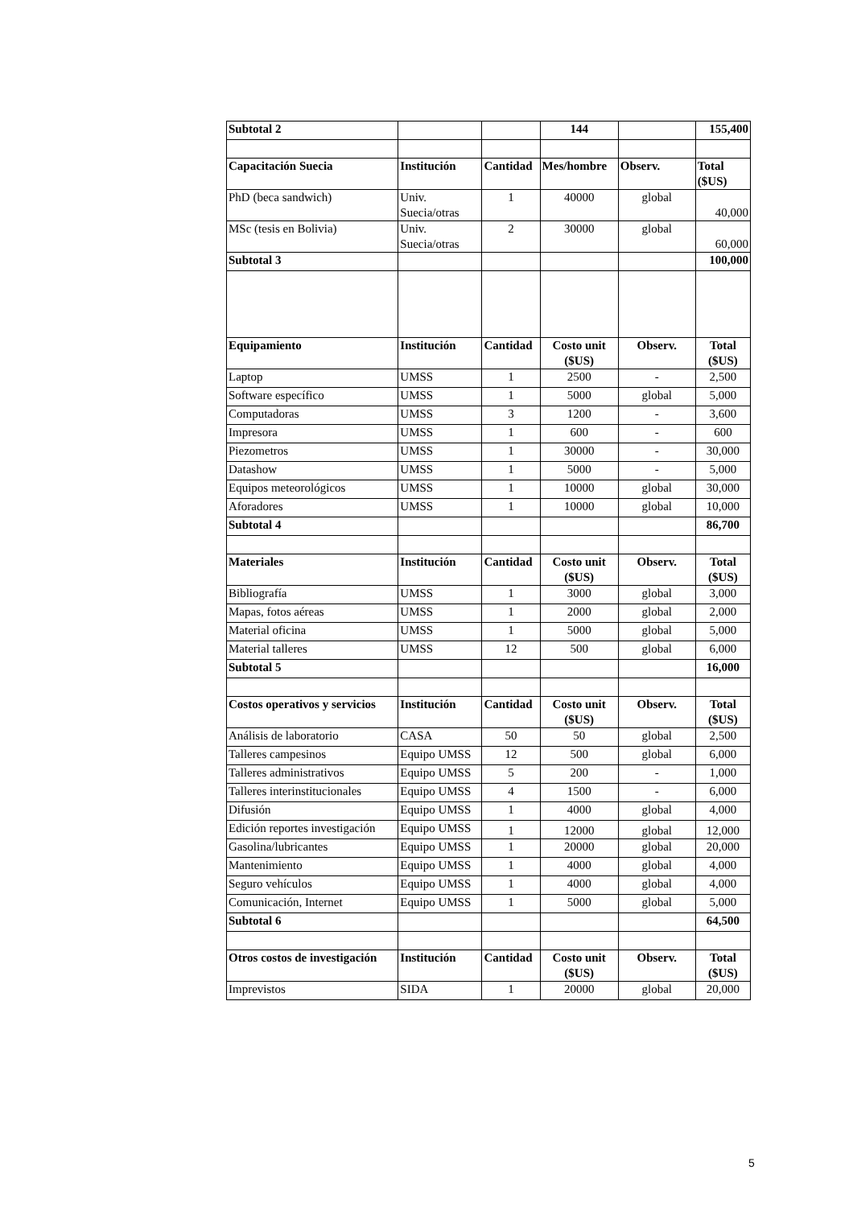| Subtotal 2 | | | 144 | | 155,400 |
| Capacitación Suecia | Institución | Cantidad | Mes/hombre | Observ. | Total ($US) |
| PhD (beca sandwich) | Univ. Suecia/otras | 1 | 40000 | global | 40,000 |
| MSc (tesis en Bolivia) | Univ. Suecia/otras | 2 | 30000 | global | 60,000 |
| Subtotal 3 | | | | | 100,000 |
| Equipamiento | Institución | Cantidad | Costo unit ($US) | Observ. | Total ($US) |
| Laptop | UMSS | 1 | 2500 | - | 2,500 |
| Software específico | UMSS | 1 | 5000 | global | 5,000 |
| Computadoras | UMSS | 3 | 1200 | - | 3,600 |
| Impresora | UMSS | 1 | 600 | - | 600 |
| Piezometros | UMSS | 1 | 30000 | - | 30,000 |
| Datashow | UMSS | 1 | 5000 | - | 5,000 |
| Equipos meteorológicos | UMSS | 1 | 10000 | global | 30,000 |
| Aforadores | UMSS | 1 | 10000 | global | 10,000 |
| Subtotal 4 | | | | | 86,700 |
| Materiales | Institución | Cantidad | Costo unit ($US) | Observ. | Total ($US) |
| Bibliografía | UMSS | 1 | 3000 | global | 3,000 |
| Mapas, fotos aéreas | UMSS | 1 | 2000 | global | 2,000 |
| Material oficina | UMSS | 1 | 5000 | global | 5,000 |
| Material talleres | UMSS | 12 | 500 | global | 6,000 |
| Subtotal 5 | | | | | 16,000 |
| Costos operativos y servicios | Institución | Cantidad | Costo unit ($US) | Observ. | Total ($US) |
| Análisis de laboratorio | CASA | 50 | 50 | global | 2,500 |
| Talleres campesinos | Equipo UMSS | 12 | 500 | global | 6,000 |
| Talleres administrativos | Equipo UMSS | 5 | 200 | - | 1,000 |
| Talleres interinstitucionales | Equipo UMSS | 4 | 1500 | - | 6,000 |
| Difusión | Equipo UMSS | 1 | 4000 | global | 4,000 |
| Edición reportes investigación | Equipo UMSS | 1 | 12000 | global | 12,000 |
| Gasolina/lubricantes | Equipo UMSS | 1 | 20000 | global | 20,000 |
| Mantenimiento | Equipo UMSS | 1 | 4000 | global | 4,000 |
| Seguro vehículos | Equipo UMSS | 1 | 4000 | global | 4,000 |
| Comunicación, Internet | Equipo UMSS | 1 | 5000 | global | 5,000 |
| Subtotal 6 | | | | | 64,500 |
| Otros costos de investigación | Institución | Cantidad | Costo unit ($US) | Observ. | Total ($US) |
| Imprevistos | SIDA | 1 | 20000 | global | 20,000 |
5